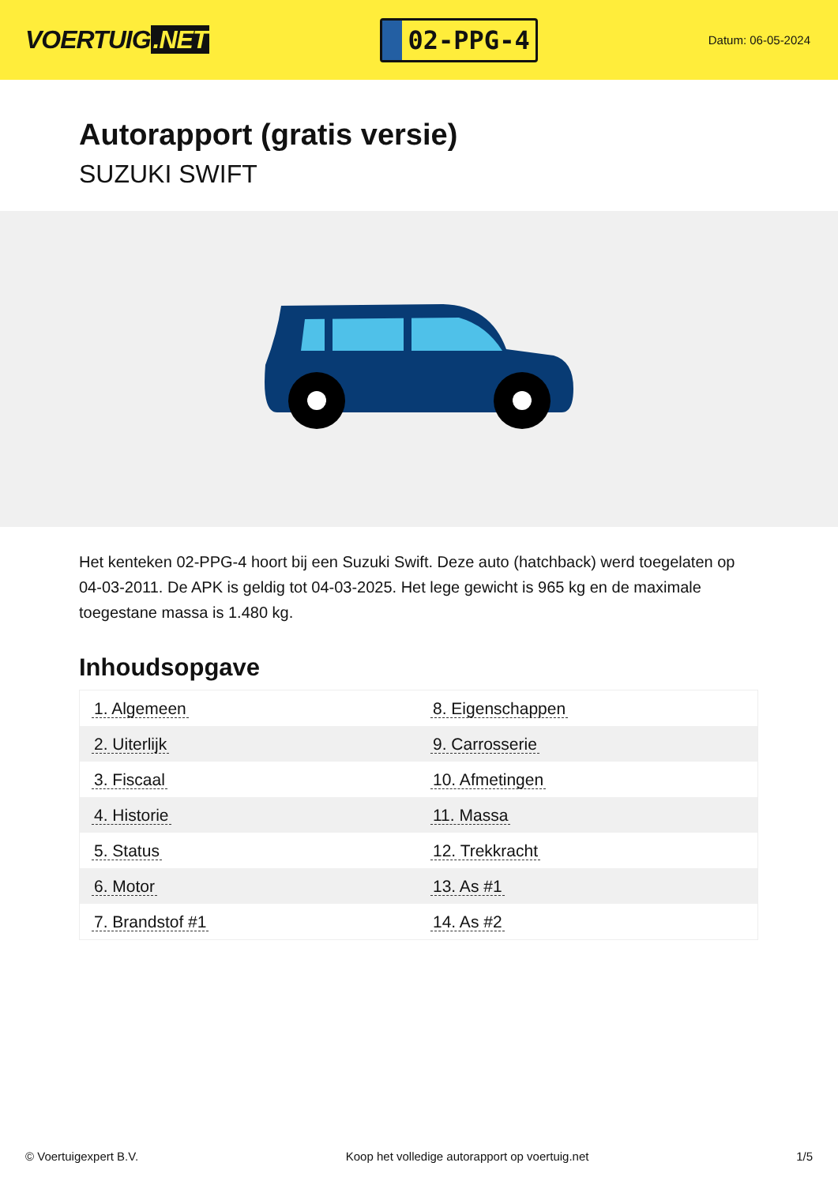VOERTUIG.NET
02-PPG-4
Datum: 06-05-2024
Autorapport (gratis versie)
SUZUKI SWIFT
Het kenteken 02-PPG-4 hoort bij een Suzuki Swift. Deze auto (hatchback) werd toegelaten op 04-03-2011. De APK is geldig tot 04-03-2025. Het lege gewicht is 965 kg en de maximale toegestane massa is 1.480 kg.
Inhoudsopgave
| 1. Algemeen | 8. Eigenschappen |
| 2. Uiterlijk | 9. Carrosserie |
| 3. Fiscaal | 10. Afmetingen |
| 4. Historie | 11. Massa |
| 5. Status | 12. Trekkracht |
| 6. Motor | 13. As #1 |
| 7. Brandstof #1 | 14. As #2 |
© Voertuigexpert B.V. Koop het volledige autorapport op voertuig.net
1/5